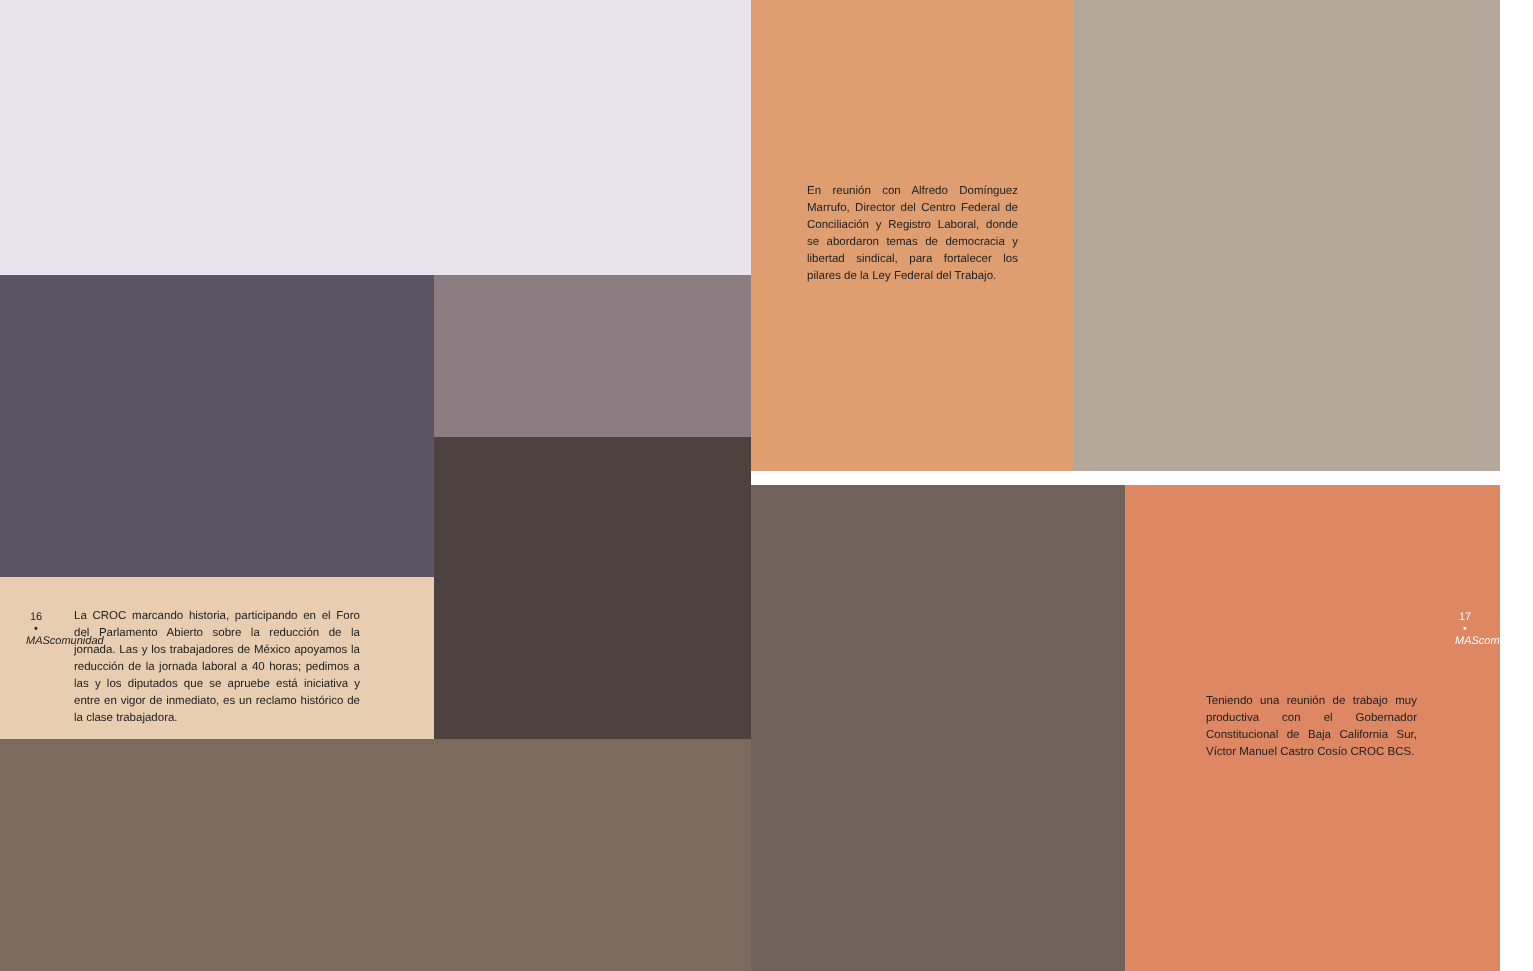16
•
MAScomunidad
La CROC marcando historia, participando en el Foro del Parlamento Abierto sobre la reducción de la jornada. Las y los trabajadores de México apoyamos la reducción de la jornada laboral a 40 horas; pedimos a las y los diputados que se apruebe está iniciativa y entre en vigor de inmediato, es un reclamo histórico de la clase trabajadora.
En reunión con Alfredo Domínguez Marrufo, Director del Centro Federal de Conciliación y Registro Laboral, donde se abordaron temas de democracia y libertad sindical, para fortalecer los pilares de la Ley Federal del Trabajo.
Teniendo una reunión de trabajo muy productiva con el Gobernador Constitucional de Baja California Sur, Víctor Manuel Castro Cosío CROC BCS.
17
•
MAScomunidad